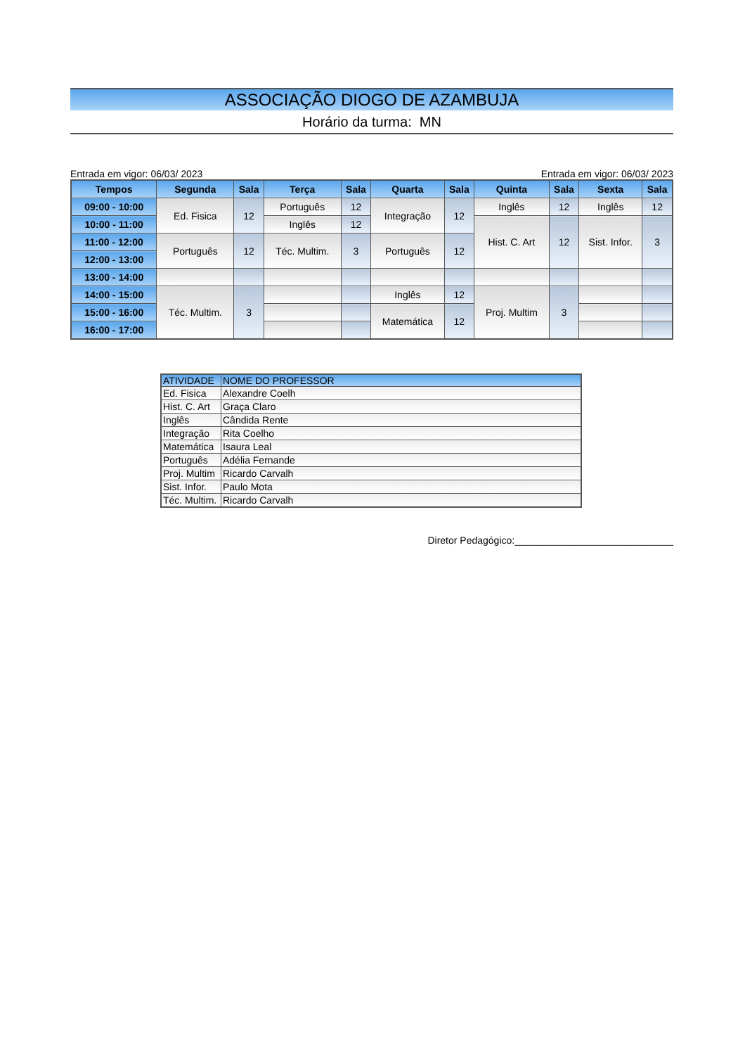ASSOCIAÇÃO DIOGO DE AZAMBUJA
Horário da turma: MN
Entrada em vigor: 06/03/ 2023 Entrada em vigor: 06/03/ 2023
| Tempos | Segunda | Sala | Terça | Sala | Quarta | Sala | Quinta | Sala | Sexta | Sala |
| --- | --- | --- | --- | --- | --- | --- | --- | --- | --- | --- |
| 09:00 - 10:00 | Ed. Fisica | 12 | Português | 12 | Integração | 12 | Inglês | 12 | Inglês | 12 |
| 10:00 - 11:00 | | | Inglês | 12 | | | Hist. C. Art | 12 | Sist. Infor. | 3 |
| 11:00 - 12:00 | Português | 12 | Téc. Multim. | 3 | Português | 12 | | | | |
| 12:00 - 13:00 | | | | | | | | | | |
| 13:00 - 14:00 | | | | | | | | | | |
| 14:00 - 15:00 | Téc. Multim. | 3 | | | Inglês | 12 | Proj. Multim | 3 | | |
| 15:00 - 16:00 | | | | | Matemática | 12 | | | | |
| 16:00 - 17:00 | | | | | | | | | | |
| ATIVIDADE | NOME DO PROFESSOR |
| --- | --- |
| Ed. Fisica | Alexandre Coelh |
| Hist. C. Art | Graça Claro |
| Inglês | Cândida Rente |
| Integração | Rita Coelho |
| Matemática | Isaura Leal |
| Português | Adélia Fernande |
| Proj. Multim | Ricardo Carvalh |
| Sist. Infor. | Paulo Mota |
| Téc. Multim. | Ricardo Carvalh |
Diretor Pedagógico:_____________________________